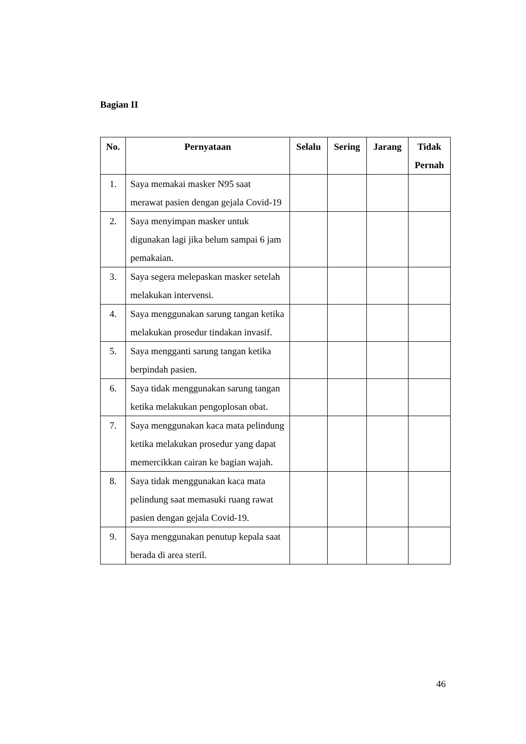Bagian II
| No. | Pernyataan | Selalu | Sering | Jarang | Tidak Pernah |
| --- | --- | --- | --- | --- | --- |
| 1. | Saya memakai masker N95 saat merawat pasien dengan gejala Covid-19 | | | | |
| 2. | Saya menyimpan masker untuk digunakan lagi jika belum sampai 6 jam pemakaian. | | | | |
| 3. | Saya segera melepaskan masker setelah melakukan intervensi. | | | | |
| 4. | Saya menggunakan sarung tangan ketika melakukan prosedur tindakan invasif. | | | | |
| 5. | Saya mengganti sarung tangan ketika berpindah pasien. | | | | |
| 6. | Saya tidak menggunakan sarung tangan ketika melakukan pengoplosan obat. | | | | |
| 7. | Saya menggunakan kaca mata pelindung ketika melakukan prosedur yang dapat memercikkan cairan ke bagian wajah. | | | | |
| 8. | Saya tidak menggunakan kaca mata pelindung saat memasuki ruang rawat pasien dengan gejala Covid-19. | | | | |
| 9. | Saya menggunakan penutup kepala saat berada di area steril. | | | | |
46